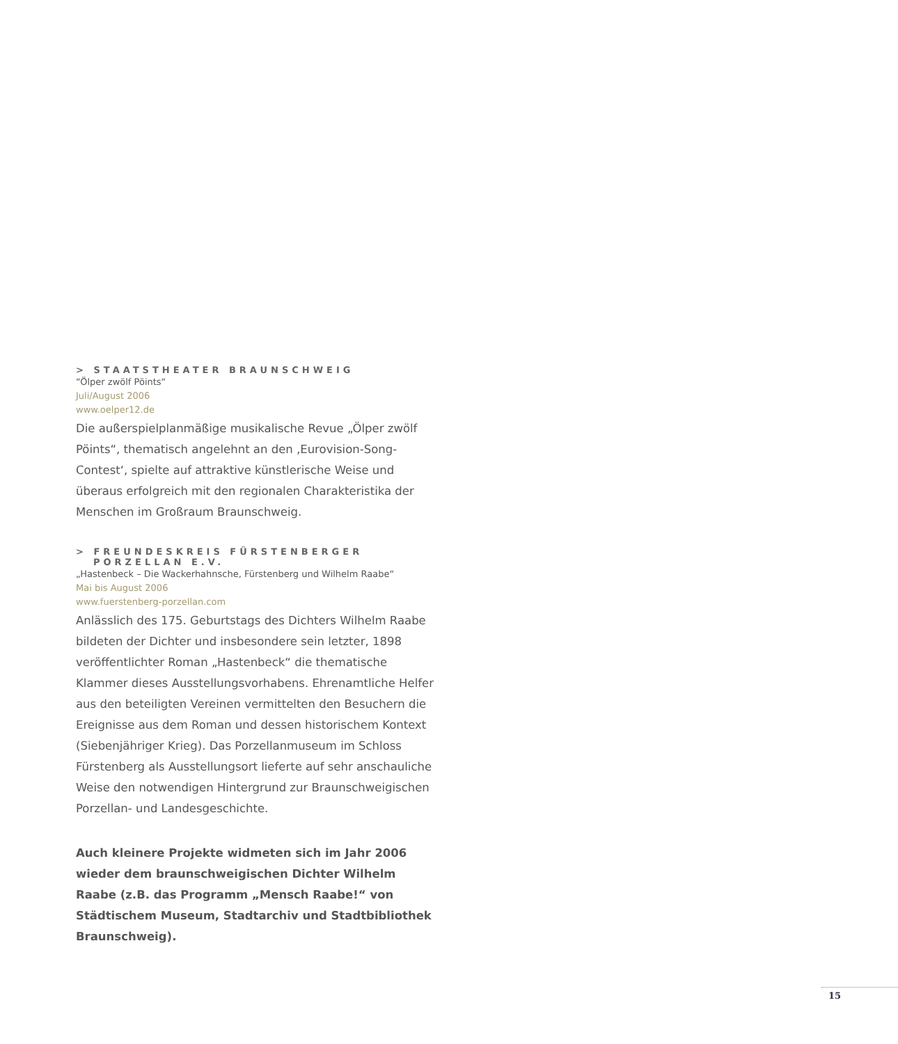> STAATSTHEATER BRAUNSCHWEIG
“Ölper zwölf Pöints“
Juli/August 2006
www.oelper12.de
Die außerspielplanmäßige musikalische Revue „Ölper zwölf Pöints“, thematisch angelehnt an den ‚Eurovision-Song-Contest‘, spielte auf attraktive künstlerische Weise und überaus erfolgreich mit den regionalen Charakteristika der Menschen im Großraum Braunschweig.
> FREUNDESKREIS FÜRSTENBERGER
PORZELLAN E.V.
„Hastenbeck – Die Wackerhahnsche, Fürstenberg und Wilhelm Raabe“
Mai bis August 2006
www.fuerstenberg-porzellan.com
Anlässlich des 175. Geburtstags des Dichters Wilhelm Raabe bildeten der Dichter und insbesondere sein letzter, 1898 veröffentlichter Roman „Hastenbeck“ die thematische Klammer dieses Ausstellungsvorhabens. Ehrenamtliche Helfer aus den beteiligten Vereinen vermittelten den Besuchern die Ereignisse aus dem Roman und dessen historischem Kontext (Siebenjähriger Krieg). Das Porzellanmuseum im Schloss Fürstenberg als Ausstellungsort lieferte auf sehr anschauliche Weise den notwendigen Hintergrund zur Braunschweigischen Porzellan- und Landesgeschichte.
Auch kleinere Projekte widmeten sich im Jahr 2006 wieder dem braunschweigischen Dichter Wilhelm Raabe (z.B. das Programm „Mensch Raabe!“ von Städtischem Museum, Stadtarchiv und Stadtbibliothek Braunschweig).
15